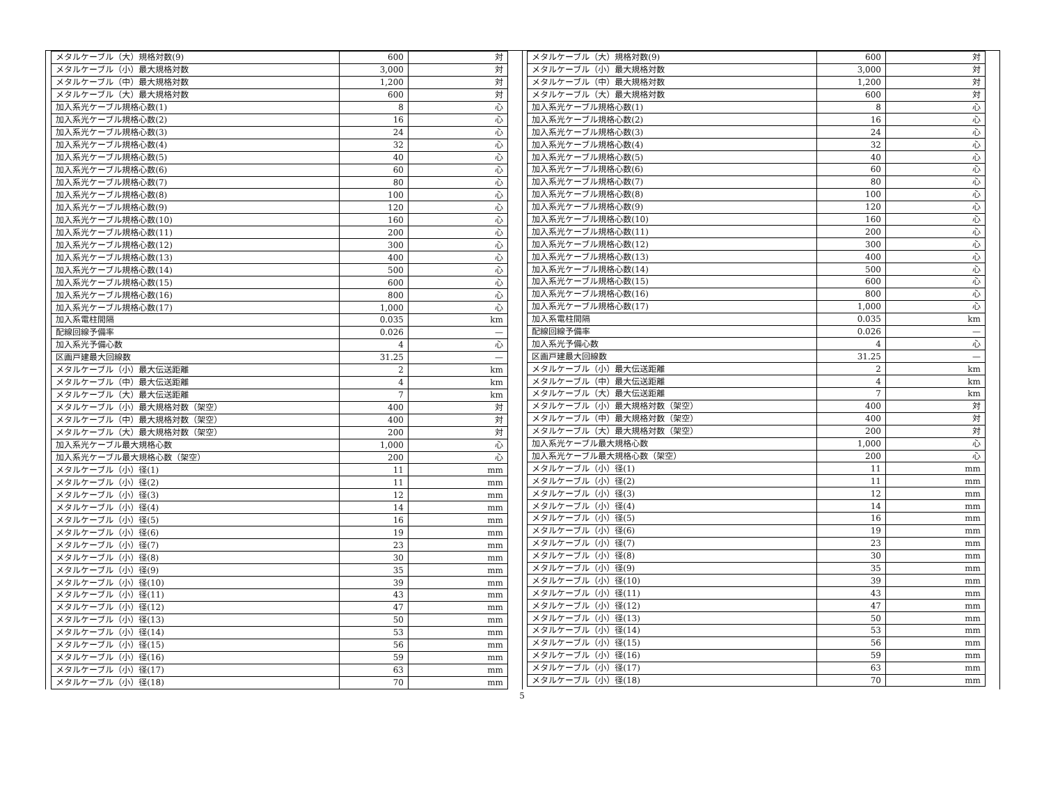| メタルケーブル（大）規格対数(9) | 600 | 対 |
| メタルケーブル（小）最大規格対数 | 3,000 | 対 |
| メタルケーブル（中）最大規格対数 | 1,200 | 対 |
| メタルケーブル（大）最大規格対数 | 600 | 対 |
| 加入系光ケーブル規格心数(1) | 8 | 心 |
| 加入系光ケーブル規格心数(2) | 16 | 心 |
| 加入系光ケーブル規格心数(3) | 24 | 心 |
| 加入系光ケーブル規格心数(4) | 32 | 心 |
| 加入系光ケーブル規格心数(5) | 40 | 心 |
| 加入系光ケーブル規格心数(6) | 60 | 心 |
| 加入系光ケーブル規格心数(7) | 80 | 心 |
| 加入系光ケーブル規格心数(8) | 100 | 心 |
| 加入系光ケーブル規格心数(9) | 120 | 心 |
| 加入系光ケーブル規格心数(10) | 160 | 心 |
| 加入系光ケーブル規格心数(11) | 200 | 心 |
| 加入系光ケーブル規格心数(12) | 300 | 心 |
| 加入系光ケーブル規格心数(13) | 400 | 心 |
| 加入系光ケーブル規格心数(14) | 500 | 心 |
| 加入系光ケーブル規格心数(15) | 600 | 心 |
| 加入系光ケーブル規格心数(16) | 800 | 心 |
| 加入系光ケーブル規格心数(17) | 1,000 | 心 |
| 加入系電柱間隔 | 0.035 | km |
| 配線回線予備率 | 0.026 | — |
| 加入系光予備心数 | 4 | 心 |
| 区画戸建最大回線数 | 31.25 | — |
| メタルケーブル（小）最大伝送距離 | 2 | km |
| メタルケーブル（中）最大伝送距離 | 4 | km |
| メタルケーブル（大）最大伝送距離 | 7 | km |
| メタルケーブル（小）最大規格対数（架空） | 400 | 対 |
| メタルケーブル（中）最大規格対数（架空） | 400 | 対 |
| メタルケーブル（大）最大規格対数（架空） | 200 | 対 |
| 加入系光ケーブル最大規格心数 | 1,000 | 心 |
| 加入系光ケーブル最大規格心数（架空） | 200 | 心 |
| メタルケーブル（小）径(1) | 11 | mm |
| メタルケーブル（小）径(2) | 11 | mm |
| メタルケーブル（小）径(3) | 12 | mm |
| メタルケーブル（小）径(4) | 14 | mm |
| メタルケーブル（小）径(5) | 16 | mm |
| メタルケーブル（小）径(6) | 19 | mm |
| メタルケーブル（小）径(7) | 23 | mm |
| メタルケーブル（小）径(8) | 30 | mm |
| メタルケーブル（小）径(9) | 35 | mm |
| メタルケーブル（小）径(10) | 39 | mm |
| メタルケーブル（小）径(11) | 43 | mm |
| メタルケーブル（小）径(12) | 47 | mm |
| メタルケーブル（小）径(13) | 50 | mm |
| メタルケーブル（小）径(14) | 53 | mm |
| メタルケーブル（小）径(15) | 56 | mm |
| メタルケーブル（小）径(16) | 59 | mm |
| メタルケーブル（小）径(17) | 63 | mm |
| メタルケーブル（小）径(18) | 70 | mm |
| メタルケーブル（大）規格対数(9) | 600 | 対 |
| メタルケーブル（小）最大規格対数 | 3,000 | 対 |
| メタルケーブル（中）最大規格対数 | 1,200 | 対 |
| メタルケーブル（大）最大規格対数 | 600 | 対 |
| 加入系光ケーブル規格心数(1) | 8 | 心 |
| 加入系光ケーブル規格心数(2) | 16 | 心 |
| 加入系光ケーブル規格心数(3) | 24 | 心 |
| 加入系光ケーブル規格心数(4) | 32 | 心 |
| 加入系光ケーブル規格心数(5) | 40 | 心 |
| 加入系光ケーブル規格心数(6) | 60 | 心 |
| 加入系光ケーブル規格心数(7) | 80 | 心 |
| 加入系光ケーブル規格心数(8) | 100 | 心 |
| 加入系光ケーブル規格心数(9) | 120 | 心 |
| 加入系光ケーブル規格心数(10) | 160 | 心 |
| 加入系光ケーブル規格心数(11) | 200 | 心 |
| 加入系光ケーブル規格心数(12) | 300 | 心 |
| 加入系光ケーブル規格心数(13) | 400 | 心 |
| 加入系光ケーブル規格心数(14) | 500 | 心 |
| 加入系光ケーブル規格心数(15) | 600 | 心 |
| 加入系光ケーブル規格心数(16) | 800 | 心 |
| 加入系光ケーブル規格心数(17) | 1,000 | 心 |
| 加入系電柱間隔 | 0.035 | km |
| 配線回線予備率 | 0.026 | — |
| 加入系光予備心数 | 4 | 心 |
| 区画戸建最大回線数 | 31.25 | — |
| メタルケーブル（小）最大伝送距離 | 2 | km |
| メタルケーブル（中）最大伝送距離 | 4 | km |
| メタルケーブル（大）最大伝送距離 | 7 | km |
| メタルケーブル（小）最大規格対数（架空） | 400 | 対 |
| メタルケーブル（中）最大規格対数（架空） | 400 | 対 |
| メタルケーブル（大）最大規格対数（架空） | 200 | 対 |
| 加入系光ケーブル最大規格心数 | 1,000 | 心 |
| 加入系光ケーブル最大規格心数（架空） | 200 | 心 |
| メタルケーブル（小）径(1) | 11 | mm |
| メタルケーブル（小）径(2) | 11 | mm |
| メタルケーブル（小）径(3) | 12 | mm |
| メタルケーブル（小）径(4) | 14 | mm |
| メタルケーブル（小）径(5) | 16 | mm |
| メタルケーブル（小）径(6) | 19 | mm |
| メタルケーブル（小）径(7) | 23 | mm |
| メタルケーブル（小）径(8) | 30 | mm |
| メタルケーブル（小）径(9) | 35 | mm |
| メタルケーブル（小）径(10) | 39 | mm |
| メタルケーブル（小）径(11) | 43 | mm |
| メタルケーブル（小）径(12) | 47 | mm |
| メタルケーブル（小）径(13) | 50 | mm |
| メタルケーブル（小）径(14) | 53 | mm |
| メタルケーブル（小）径(15) | 56 | mm |
| メタルケーブル（小）径(16) | 59 | mm |
| メタルケーブル（小）径(17) | 63 | mm |
| メタルケーブル（小）径(18) | 70 | mm |
5